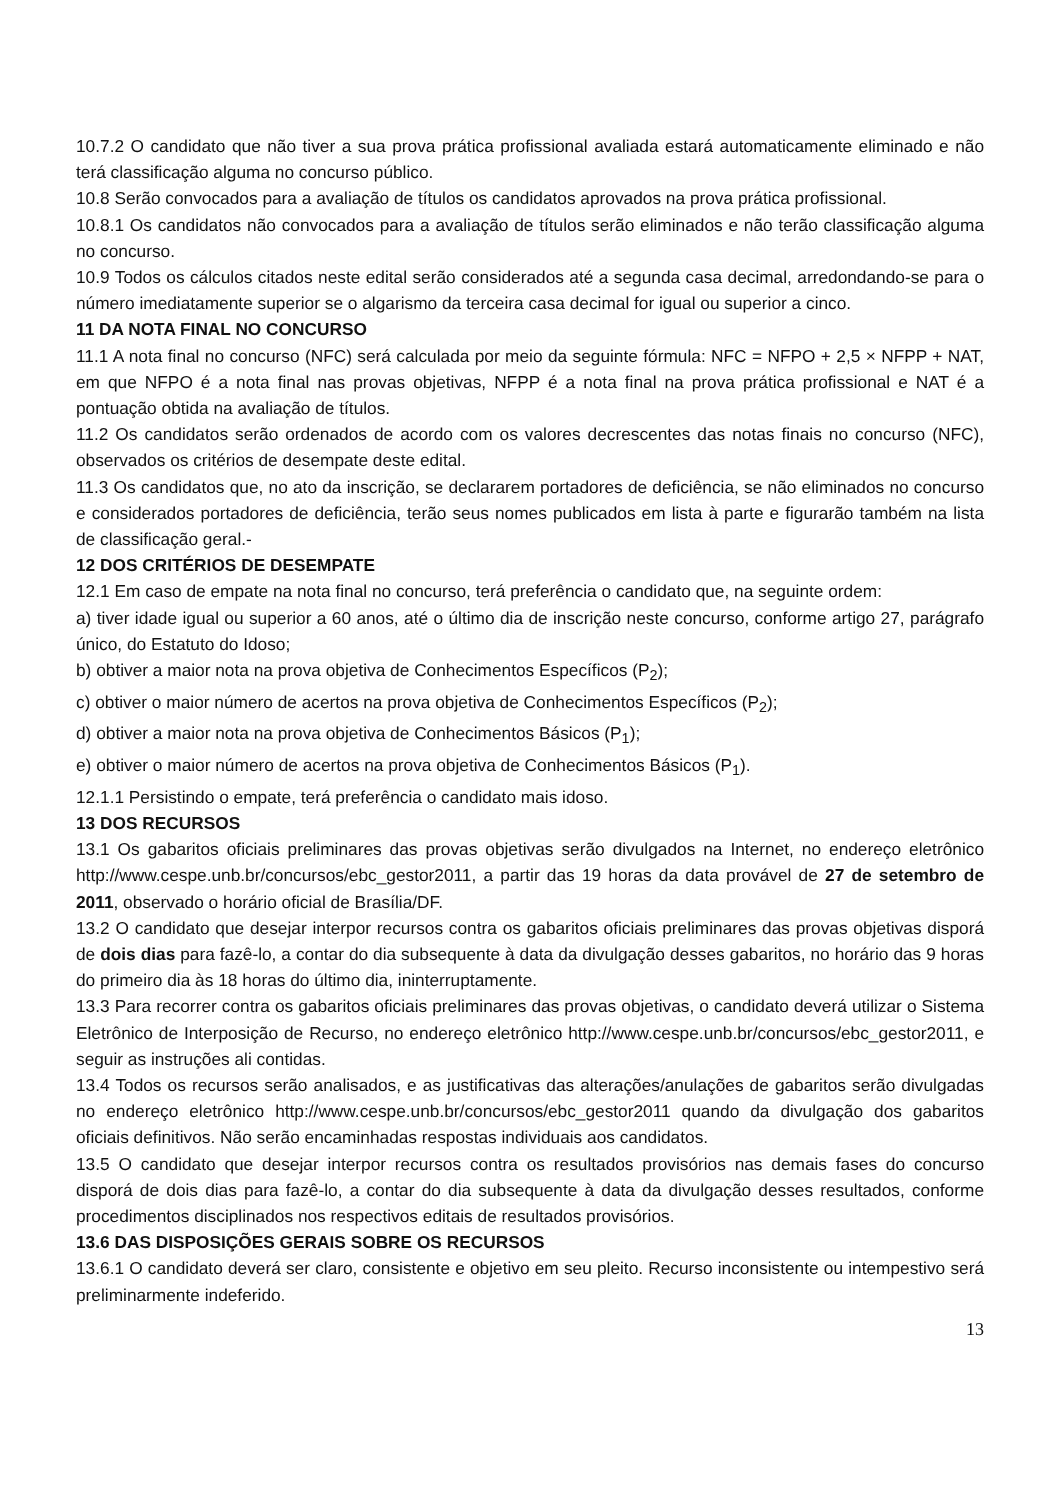10.7.2 O candidato que não tiver a sua prova prática profissional avaliada estará automaticamente eliminado e não terá classificação alguma no concurso público.
10.8 Serão convocados para a avaliação de títulos os candidatos aprovados na prova prática profissional.
10.8.1 Os candidatos não convocados para a avaliação de títulos serão eliminados e não terão classificação alguma no concurso.
10.9 Todos os cálculos citados neste edital serão considerados até a segunda casa decimal, arredondando-se para o número imediatamente superior se o algarismo da terceira casa decimal for igual ou superior a cinco.
11 DA NOTA FINAL NO CONCURSO
11.1 A nota final no concurso (NFC) será calculada por meio da seguinte fórmula: NFC = NFPO + 2,5 × NFPP + NAT, em que NFPO é a nota final nas provas objetivas, NFPP é a nota final na prova prática profissional e NAT é a pontuação obtida na avaliação de títulos.
11.2 Os candidatos serão ordenados de acordo com os valores decrescentes das notas finais no concurso (NFC), observados os critérios de desempate deste edital.
11.3 Os candidatos que, no ato da inscrição, se declararem portadores de deficiência, se não eliminados no concurso e considerados portadores de deficiência, terão seus nomes publicados em lista à parte e figurarão também na lista de classificação geral.-
12 DOS CRITÉRIOS DE DESEMPATE
12.1 Em caso de empate na nota final no concurso, terá preferência o candidato que, na seguinte ordem:
a) tiver idade igual ou superior a 60 anos, até o último dia de inscrição neste concurso, conforme artigo 27, parágrafo único, do Estatuto do Idoso;
b) obtiver a maior nota na prova objetiva de Conhecimentos Específicos (P<sub>2</sub>);
c) obtiver o maior número de acertos na prova objetiva de Conhecimentos Específicos (P<sub>2</sub>);
d) obtiver a maior nota na prova objetiva de Conhecimentos Básicos (P<sub>1</sub>);
e) obtiver o maior número de acertos na prova objetiva de Conhecimentos Básicos (P<sub>1</sub>).
12.1.1 Persistindo o empate, terá preferência o candidato mais idoso.
13 DOS RECURSOS
13.1 Os gabaritos oficiais preliminares das provas objetivas serão divulgados na Internet, no endereço eletrônico http://www.cespe.unb.br/concursos/ebc_gestor2011, a partir das 19 horas da data provável de 27 de setembro de 2011, observado o horário oficial de Brasília/DF.
13.2 O candidato que desejar interpor recursos contra os gabaritos oficiais preliminares das provas objetivas disporá de dois dias para fazê-lo, a contar do dia subsequente à data da divulgação desses gabaritos, no horário das 9 horas do primeiro dia às 18 horas do último dia, ininterruptamente.
13.3 Para recorrer contra os gabaritos oficiais preliminares das provas objetivas, o candidato deverá utilizar o Sistema Eletrônico de Interposição de Recurso, no endereço eletrônico http://www.cespe.unb.br/concursos/ebc_gestor2011, e seguir as instruções ali contidas.
13.4 Todos os recursos serão analisados, e as justificativas das alterações/anulações de gabaritos serão divulgadas no endereço eletrônico http://www.cespe.unb.br/concursos/ebc_gestor2011 quando da divulgação dos gabaritos oficiais definitivos. Não serão encaminhadas respostas individuais aos candidatos.
13.5 O candidato que desejar interpor recursos contra os resultados provisórios nas demais fases do concurso disporá de dois dias para fazê-lo, a contar do dia subsequente à data da divulgação desses resultados, conforme procedimentos disciplinados nos respectivos editais de resultados provisórios.
13.6 DAS DISPOSIÇÕES GERAIS SOBRE OS RECURSOS
13.6.1 O candidato deverá ser claro, consistente e objetivo em seu pleito. Recurso inconsistente ou intempestivo será preliminarmente indeferido.
13